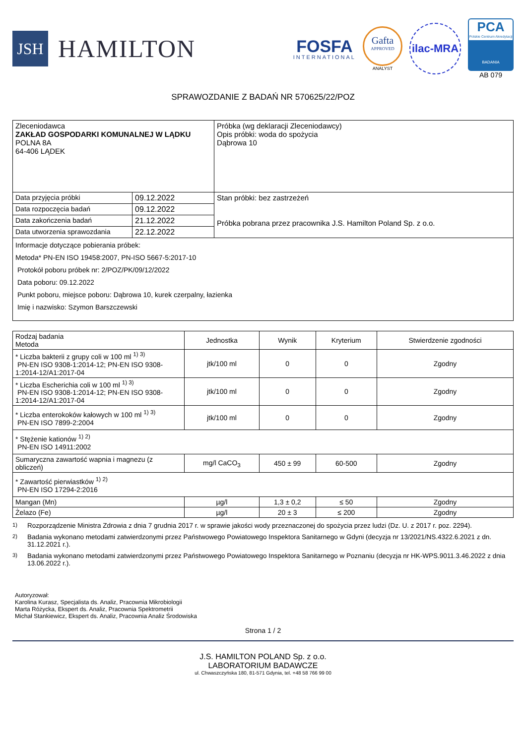JSH
HAMILTON
FOSFA
INTERNATIONAL
Gafta
APPROVED
ANALYST
ilac-MRA
PCA
Polskie Centrum Akredytacji
BADANIA
AB 079
SPRAWOZDANIE Z BADAŃ NR 570625/22/POZ
| Zleceniodawca ZAKŁAD GOSPODARKI KOMUNALNEJ W LĄDKU POLNA 8A 64-406 LĄDEK | | Próbka (wg deklaracji Zleceniodawcy) Opis próbki: woda do spożycia Dąbrowa 10 |
| Data przyjęcia próbki | 09.12.2022 | Stan próbki: bez zastrzeżeń Próbka pobrana przez pracownika J.S. Hamilton Poland Sp. z o.o. |
| Data rozpoczęcia badań | 09.12.2022 | |
| Data zakończenia badań | 21.12.2022 | |
| Data utworzenia sprawozdania | 22.12.2022 | |
| Informacje dotyczące pobierania próbek: Metoda* PN-EN ISO 19458:2007, PN-ISO 5667-5:2017-10 Protokół poboru próbek nr: 2/POZ/PK/09/12/2022 Data poboru: 09.12.2022 Punkt poboru, miejsce poboru: Dąbrowa 10, kurek czerpalny, łazienka Imię i nazwisko: Szymon Barszczewski | | |
| Rodzaj badania Metoda | Jednostka | Wynik | Kryterium | Stwierdzenie zgodności |
| --- | --- | --- | --- | --- |
| * Liczba bakterii z grupy coli w 100 ml <sup>1) 3)</sup> PN-EN ISO 9308-1:2014-12; PN-EN ISO 9308-1:2014-12/A1:2017-04 | jtk/100 ml | 0 | 0 | Zgodny |
| * Liczba Escherichia coli w 100 ml <sup>1) 3)</sup> PN-EN ISO 9308-1:2014-12; PN-EN ISO 9308-1:2014-12/A1:2017-04 | jtk/100 ml | 0 | 0 | Zgodny |
| * Liczba enterokoków kałowych w 100 ml <sup>1) 3)</sup> PN-EN ISO 7899-2:2004 | jtk/100 ml | 0 | 0 | Zgodny |
| * Stężenie kationów <sup>1) 2)</sup> PN-EN ISO 14911:2002 | | | | |
| Sumaryczna zawartość wapnia i magnezu (z obliczeń) | mg/l CaCO<sub>3</sub> | 450 ± 99 | 60-500 | Zgodny |
| * Zawartość pierwiastków <sup>1) 2)</sup> PN-EN ISO 17294-2:2016 | | | | |
| Mangan (Mn) | µg/l | 1,3 ± 0,2 | ≤ 50 | Zgodny |
| Żelazo (Fe) | µg/l | 20 ± 3 | ≤ 200 | Zgodny |
<sup>1)</sup> Rozporządzenie Ministra Zdrowia z dnia 7 grudnia 2017 r. w sprawie jakości wody przeznaczonej do spożycia przez ludzi (Dz. U. z 2017 r. poz. 2294).
<sup>2)</sup> Badania wykonano metodami zatwierdzonymi przez Państwowego Powiatowego Inspektora Sanitarnego w Gdyni (decyzja nr 13/2021/NS.4322.6.2021 z dn. 31.12.2021 r.).
<sup>3)</sup> Badania wykonano metodami zatwierdzonymi przez Państwowego Powiatowego Inspektora Sanitarnego w Poznaniu (decyzja nr HK-WPS.9011.3.46.2022 z dnia 13.06.2022 r.).
Autoryzował:
Karolina Kurasz, Specjalista ds. Analiz, Pracownia Mikrobiologii
Marta Różycka, Ekspert ds. Analiz, Pracownia Spektrometrii
Michał Stankiewicz, Ekspert ds. Analiz, Pracownia Analiz Środowiska
Strona 1 / 2
J.S. HAMILTON POLAND Sp. z o.o.
LABORATORIUM BADAWCZE
ul. Chwaszczyńska 180, 81-571 Gdynia, tel. +48 58 766 99 00